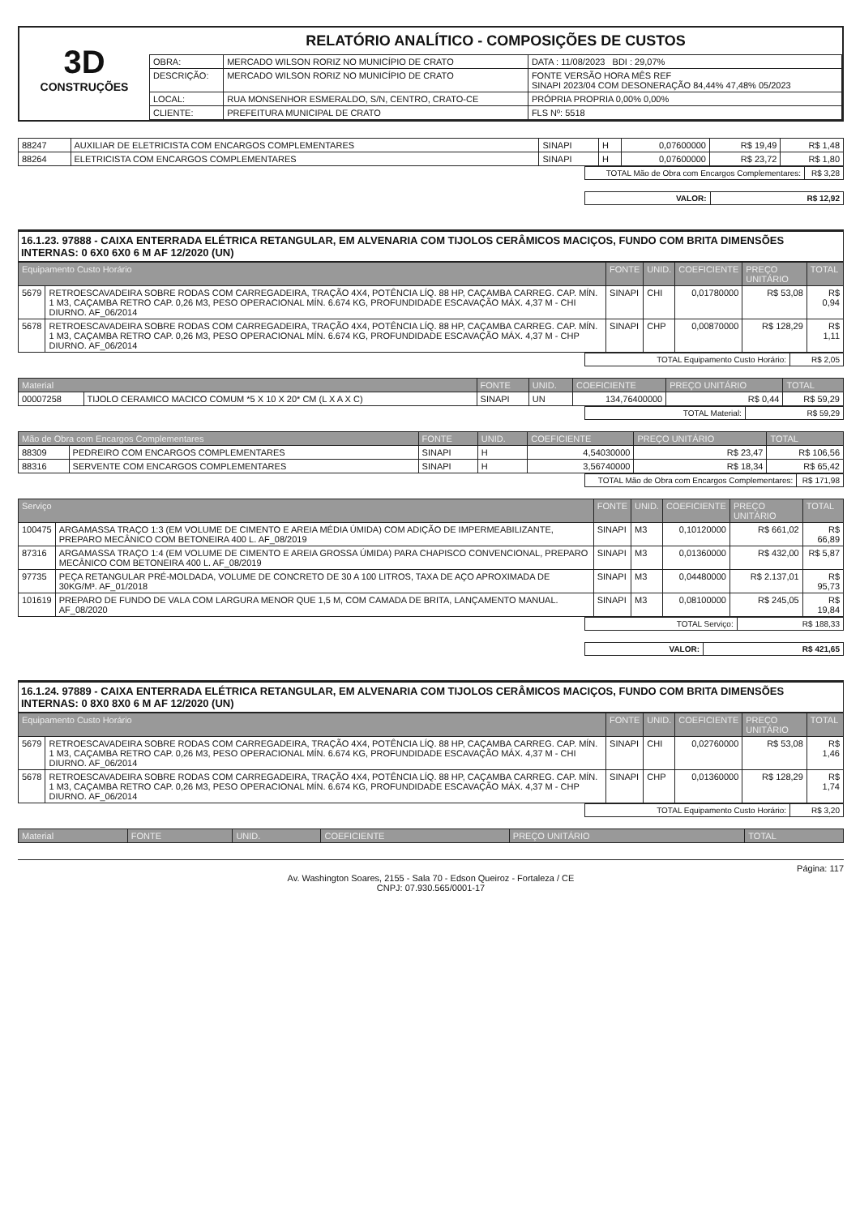3D
CONSTRUÇÕES
RELATÓRIO ANALÍTICO - COMPOSIÇÕES DE CUSTOS
| OBRA: | MERCADO WILSON RORIZ NO MUNICÍPIO DE CRATO | DATA : 11/08/2023 BDI : 29,07% |
| DESCRIÇÃO: | MERCADO WILSON RORIZ NO MUNICÍPIO DE CRATO | FONTE VERSÃO HORA MÊS REF SINAPI 2023/04 COM DESONERAÇÃO 84,44% 47,48% 05/2023 |
| LOCAL: | RUA MONSENHOR ESMERALDO, S/N, CENTRO, CRATO-CE | PRÓPRIA PROPRIA 0,00% 0,00% |
| CLIENTE: | PREFEITURA MUNICIPAL DE CRATO | FLS Nº: 5518 |
| 88247 | AUXILIAR DE ELETRICISTA COM ENCARGOS COMPLEMENTARES | SINAPI | H | 0,07600000 | R$ 19,49 | R$ 1,48 |
| 88264 | ELETRICISTA COM ENCARGOS COMPLEMENTARES | SINAPI | H | 0,07600000 | R$ 23,72 | R$ 1,80 |
| TOTAL Mão de Obra com Encargos Complementares: | R$ 3,28 |
| VALOR: | R$ 12,92 |
16.1.23. 97888 - CAIXA ENTERRADA ELÉTRICA RETANGULAR, EM ALVENARIA COM TIJOLOS CERÂMICOS MACIÇOS, FUNDO COM BRITA DIMENSÕES INTERNAS: 0 6X0 6X0 6 M AF 12/2020 (UN)
| Equipamento Custo Horário | | FONTE | UNID. | COEFICIENTE | PREÇO UNITÁRIO | TOTAL |
| --- | --- | --- | --- | --- | --- | --- |
| 5679 | RETROESCAVADEIRA SOBRE RODAS COM CARREGADEIRA, TRAÇÃO 4X4, POTÊNCIA LÍQ. 88 HP, CAÇAMBA CARREG. CAP. MÍN. 1 M3, CAÇAMBA RETRO CAP. 0,26 M3, PESO OPERACIONAL MÍN. 6.674 KG, PROFUNDIDADE ESCAVAÇÃO MÁX. 4,37 M - CHI DIURNO. AF_06/2014 | SINAPI | CHI | 0,01780000 | R$ 53,08 | R$ 0,94 |
| 5678 | RETROESCAVADEIRA SOBRE RODAS COM CARREGADEIRA, TRAÇÃO 4X4, POTÊNCIA LÍQ. 88 HP, CAÇAMBA CARREG. CAP. MÍN. 1 M3, CAÇAMBA RETRO CAP. 0,26 M3, PESO OPERACIONAL MÍN. 6.674 KG, PROFUNDIDADE ESCAVAÇÃO MÁX. 4,37 M - CHP DIURNO. AF_06/2014 | SINAPI | CHP | 0,00870000 | R$ 128,29 | R$ 1,11 |
| TOTAL Equipamento Custo Horário: | R$ 2,05 |
| Material | | FONTE | UNID. | COEFICIENTE | PREÇO UNITÁRIO | TOTAL |
| --- | --- | --- | --- | --- | --- | --- |
| 00007258 | TIJOLO CERAMICO MACICO COMUM *5 X 10 X 20* CM (L X A X C) | SINAPI | UN | 134,76400000 | R$ 0,44 | R$ 59,29 |
| TOTAL Material: | R$ 59,29 |
| Mão de Obra com Encargos Complementares | | FONTE | UNID. | COEFICIENTE | PREÇO UNITÁRIO | TOTAL |
| --- | --- | --- | --- | --- | --- | --- |
| 88309 | PEDREIRO COM ENCARGOS COMPLEMENTARES | SINAPI | H | 4,54030000 | R$ 23,47 | R$ 106,56 |
| 88316 | SERVENTE COM ENCARGOS COMPLEMENTARES | SINAPI | H | 3,56740000 | R$ 18,34 | R$ 65,42 |
| TOTAL Mão de Obra com Encargos Complementares: | R$ 171,98 |
| Serviço | | FONTE | UNID. | COEFICIENTE | PREÇO UNITÁRIO | TOTAL |
| --- | --- | --- | --- | --- | --- | --- |
| 100475 | ARGAMASSA TRAÇO 1:3 (EM VOLUME DE CIMENTO E AREIA MÉDIA ÚMIDA) COM ADIÇÃO DE IMPERMEABILIZANTE, PREPARO MECÂNICO COM BETONEIRA 400 L. AF_08/2019 | SINAPI | M3 | 0,10120000 | R$ 661,02 | R$ 66,89 |
| 87316 | ARGAMASSA TRAÇO 1:4 (EM VOLUME DE CIMENTO E AREIA GROSSA ÚMIDA) PARA CHAPISCO CONVENCIONAL, PREPARO MECÂNICO COM BETONEIRA 400 L. AF_08/2019 | SINAPI | M3 | 0,01360000 | R$ 432,00 | R$ 5,87 |
| 97735 | PEÇA RETANGULAR PRÉ-MOLDADA, VOLUME DE CONCRETO DE 30 A 100 LITROS, TAXA DE AÇO APROXIMADA DE 30KG/M³. AF_01/2018 | SINAPI | M3 | 0,04480000 | R$ 2.137,01 | R$ 95,73 |
| 101619 | PREPARO DE FUNDO DE VALA COM LARGURA MENOR QUE 1,5 M, COM CAMADA DE BRITA, LANÇAMENTO MANUAL. AF_08/2020 | SINAPI | M3 | 0,08100000 | R$ 245,05 | R$ 19,84 |
| TOTAL Serviço: | R$ 188,33 |
| VALOR: | R$ 421,65 |
16.1.24. 97889 - CAIXA ENTERRADA ELÉTRICA RETANGULAR, EM ALVENARIA COM TIJOLOS CERÂMICOS MACIÇOS, FUNDO COM BRITA DIMENSÕES INTERNAS: 0 8X0 8X0 6 M AF 12/2020 (UN)
| Equipamento Custo Horário | | FONTE | UNID. | COEFICIENTE | PREÇO UNITÁRIO | TOTAL |
| --- | --- | --- | --- | --- | --- | --- |
| 5679 | RETROESCAVADEIRA SOBRE RODAS COM CARREGADEIRA, TRAÇÃO 4X4, POTÊNCIA LÍQ. 88 HP, CAÇAMBA CARREG. CAP. MÍN. 1 M3, CAÇAMBA RETRO CAP. 0,26 M3, PESO OPERACIONAL MÍN. 6.674 KG, PROFUNDIDADE ESCAVAÇÃO MÁX. 4,37 M - CHI DIURNO. AF_06/2014 | SINAPI | CHI | 0,02760000 | R$ 53,08 | R$ 1,46 |
| 5678 | RETROESCAVADEIRA SOBRE RODAS COM CARREGADEIRA, TRAÇÃO 4X4, POTÊNCIA LÍQ. 88 HP, CAÇAMBA CARREG. CAP. MÍN. 1 M3, CAÇAMBA RETRO CAP. 0,26 M3, PESO OPERACIONAL MÍN. 6.674 KG, PROFUNDIDADE ESCAVAÇÃO MÁX. 4,37 M - CHP DIURNO. AF_06/2014 | SINAPI | CHP | 0,01360000 | R$ 128,29 | R$ 1,74 |
| TOTAL Equipamento Custo Horário: | R$ 3,20 |
| Material | FONTE | UNID. | COEFICIENTE | PREÇO UNITÁRIO | TOTAL |
| --- | --- | --- | --- | --- | --- |
Página: 117
Av. Washington Soares, 2155 - Sala 70 - Edson Queiroz - Fortaleza / CE
CNPJ: 07.930.565/0001-17